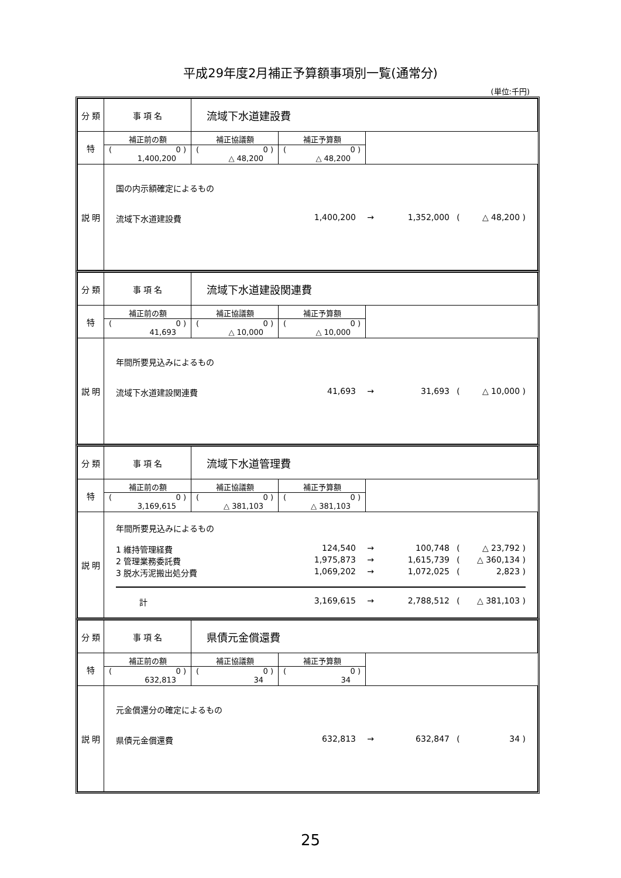平成29年度2月補正予算額事項別一覧(通常分)
(単位:千円)
| 分 類 | 事 項 名 | 流域下水道建設費 | | |
| 特 | 補正前の額 ( 0 ) 1,400,200 | 補正協議額 ( 0 ) △ 48,200 | 補正予算額 ( 0 ) △ 48,200 | |
| 説 明 | 国の内示額確定によるもの 流域下水道建設費 1,400,200 → 1,352,000 ( △ 48,200 ) | | | |
| 分 類 | 事 項 名 | 流域下水道建設関連費 | | |
| 特 | 補正前の額 ( 0 ) 41,693 | 補正協議額 ( 0 ) △ 10,000 | 補正予算額 ( 0 ) △ 10,000 | |
| 説 明 | 年間所要見込みによるもの 流域下水道建設関連費 41,693 → 31,693 ( △ 10,000 ) | | | |
| 分 類 | 事 項 名 | 流域下水道管理費 | | |
| 特 | 補正前の額 ( 0 ) 3,169,615 | 補正協議額 ( 0 ) △ 381,103 | 補正予算額 ( 0 ) △ 381,103 | |
| 説 明 | 年間所要見込みによるもの 1 維持管理経費 124,540 → 100,748 ( △ 23,792 ) 2 管理業務委託費 1,975,873 → 1,615,739 ( △ 360,134 ) 3 脱水汚泥搬出処分費 1,069,202 → 1,072,025 ( 2,823 ) 計 3,169,615 → 2,788,512 ( △ 381,103 ) | | | |
| 分 類 | 事 項 名 | 県債元金償還費 | | |
| 特 | 補正前の額 ( 0 ) 632,813 | 補正協議額 ( 0 ) 34 | 補正予算額 ( 0 ) 34 | |
| 説 明 | 元金償還分の確定によるもの 県債元金償還費 632,813 → 632,847 ( 34 ) | | | |
25